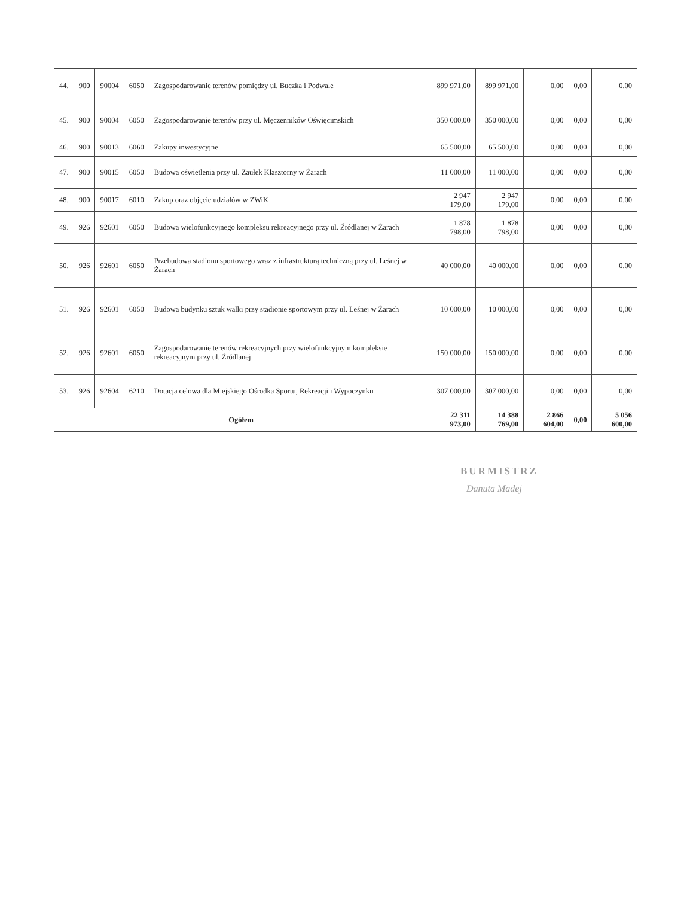| 44. | 900 | 90004 | 6050 | Zagospodarowanie terenów pomiędzy ul. Buczka i Podwale | 899 971,00 | 899 971,00 | 0,00 | 0,00 | 0,00 |
| 45. | 900 | 90004 | 6050 | Zagospodarowanie terenów przy ul. Męczenników Oświęcimskich | 350 000,00 | 350 000,00 | 0,00 | 0,00 | 0,00 |
| 46. | 900 | 90013 | 6060 | Zakupy inwestycyjne | 65 500,00 | 65 500,00 | 0,00 | 0,00 | 0,00 |
| 47. | 900 | 90015 | 6050 | Budowa oświetlenia przy ul. Zaułek Klasztorny w Żarach | 11 000,00 | 11 000,00 | 0,00 | 0,00 | 0,00 |
| 48. | 900 | 90017 | 6010 | Zakup oraz objęcie udziałów w ZWiK | 2 947 179,00 | 2 947 179,00 | 0,00 | 0,00 | 0,00 |
| 49. | 926 | 92601 | 6050 | Budowa wielofunkcyjnego kompleksu rekreacyjnego przy ul. Źródlanej w Żarach | 1 878 798,00 | 1 878 798,00 | 0,00 | 0,00 | 0,00 |
| 50. | 926 | 92601 | 6050 | Przebudowa stadionu sportowego wraz z infrastrukturą techniczną przy ul. Leśnej w Żarach | 40 000,00 | 40 000,00 | 0,00 | 0,00 | 0,00 |
| 51. | 926 | 92601 | 6050 | Budowa budynku sztuk walki przy stadionie sportowym przy ul. Leśnej w Żarach | 10 000,00 | 10 000,00 | 0,00 | 0,00 | 0,00 |
| 52. | 926 | 92601 | 6050 | Zagospodarowanie terenów rekreacyjnych przy wielofunkcyjnym kompleksie rekreacyjnym przy ul. Źródlanej | 150 000,00 | 150 000,00 | 0,00 | 0,00 | 0,00 |
| 53. | 926 | 92604 | 6210 | Dotacja celowa dla Miejskiego Ośrodka Sportu, Rekreacji i Wypoczynku | 307 000,00 | 307 000,00 | 0,00 | 0,00 | 0,00 |
| Ogółem | | | | | 22 311 973,00 | 14 388 769,00 | 2 866 604,00 | 0,00 | 5 056 600,00 |
BURMISTRZ
Danuta Madej